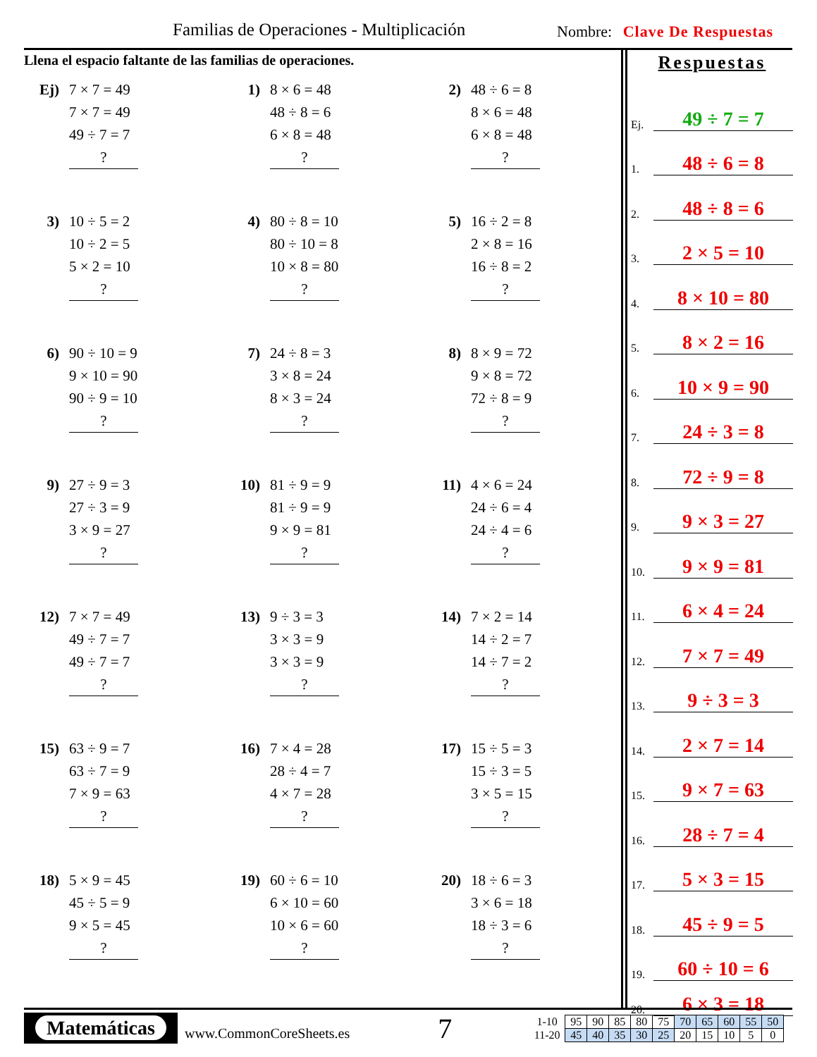Familias de Operaciones - Multiplicación
Nombre: Clave De Respuestas
Llena el espacio faltante de las familias de operaciones.
Ej)
7 × 7 = 49
7 × 7 = 49
49 ÷ 7 = 7
?
1)
8 × 6 = 48
48 ÷ 8 = 6
6 × 8 = 48
?
2)
48 ÷ 6 = 8
8 × 6 = 48
6 × 8 = 48
?
3)
10 ÷ 5 = 2
10 ÷ 2 = 5
5 × 2 = 10
?
4)
80 ÷ 8 = 10
80 ÷ 10 = 8
10 × 8 = 80
?
5)
16 ÷ 2 = 8
2 × 8 = 16
16 ÷ 8 = 2
?
6)
90 ÷ 10 = 9
9 × 10 = 90
90 ÷ 9 = 10
?
7)
24 ÷ 8 = 3
3 × 8 = 24
8 × 3 = 24
?
8)
8 × 9 = 72
9 × 8 = 72
72 ÷ 8 = 9
?
9)
27 ÷ 9 = 3
27 ÷ 3 = 9
3 × 9 = 27
?
10)
81 ÷ 9 = 9
81 ÷ 9 = 9
9 × 9 = 81
?
11)
4 × 6 = 24
24 ÷ 6 = 4
24 ÷ 4 = 6
?
12)
7 × 7 = 49
49 ÷ 7 = 7
49 ÷ 7 = 7
?
13)
9 ÷ 3 = 3
3 × 3 = 9
3 × 3 = 9
?
14)
7 × 2 = 14
14 ÷ 2 = 7
14 ÷ 7 = 2
?
15)
63 ÷ 9 = 7
63 ÷ 7 = 9
7 × 9 = 63
?
16)
7 × 4 = 28
28 ÷ 4 = 7
4 × 7 = 28
?
17)
15 ÷ 5 = 3
15 ÷ 3 = 5
3 × 5 = 15
?
18)
5 × 9 = 45
45 ÷ 5 = 9
9 × 5 = 45
?
19)
60 ÷ 6 = 10
6 × 10 = 60
10 × 6 = 60
?
20)
18 ÷ 6 = 3
3 × 6 = 18
18 ÷ 3 = 6
?
Respuestas
Ej. 49 ÷ 7 = 7
1. 48 ÷ 6 = 8
2. 48 ÷ 8 = 6
3. 2 × 5 = 10
4. 8 × 10 = 80
5. 8 × 2 = 16
6. 10 × 9 = 90
7. 24 ÷ 3 = 8
8. 72 ÷ 9 = 8
9. 9 × 3 = 27
10. 9 × 9 = 81
11. 6 × 4 = 24
12. 7 × 7 = 49
13. 9 ÷ 3 = 3
14. 2 × 7 = 14
15. 9 × 7 = 63
16. 28 ÷ 7 = 4
17. 5 × 3 = 15
18. 45 ÷ 9 = 5
19. 60 ÷ 10 = 6
20. 6 × 3 = 18
Matemáticas
www.CommonCoreSheets.es
7
| 1-10 | 95 | 90 | 85 | 80 | 75 | 70 | 65 | 60 | 55 | 50 |
| 11-20 | 45 | 40 | 35 | 30 | 25 | 20 | 15 | 10 | 5 | 0 |